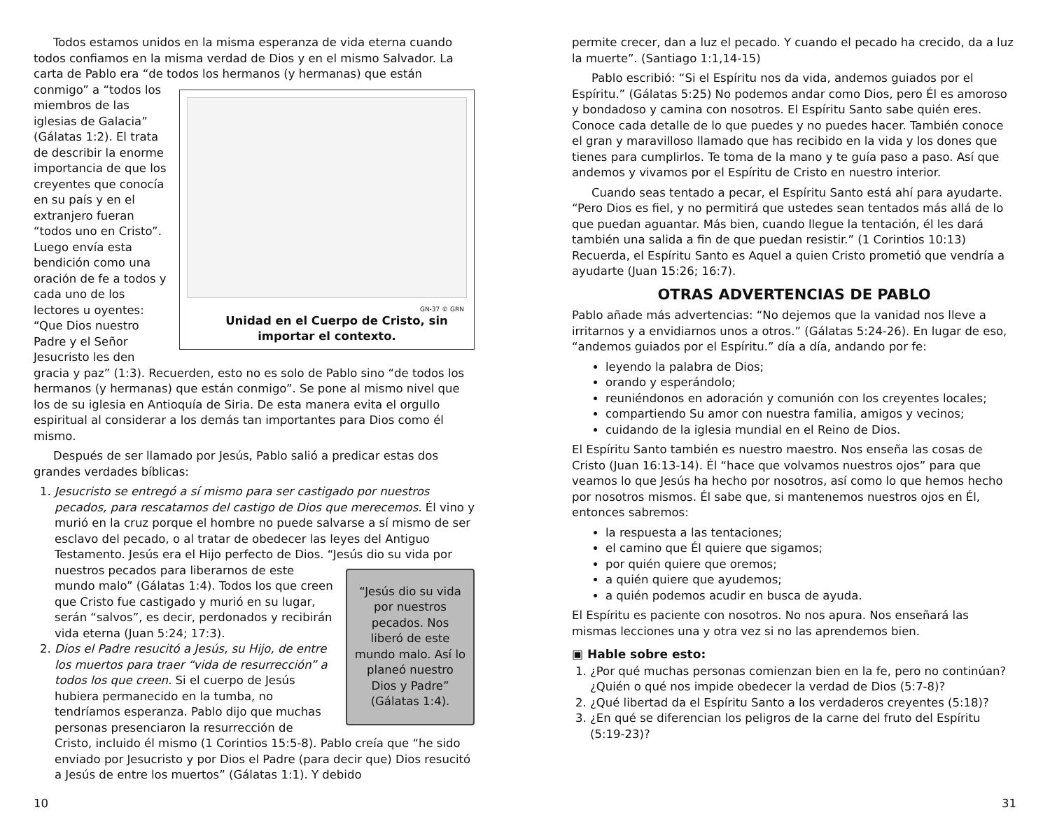Todos estamos unidos en la misma esperanza de vida eterna cuando todos confiamos en la misma verdad de Dios y en el mismo Salvador. La carta de Pablo era “de todos los hermanos (y hermanas) que están GN-37 © GRN
Unidad en el Cuerpo de Cristo, sin importar el contexto. conmigo” a “todos los miembros de las iglesias de Galacia” (Gálatas 1:2). El trata de describir la enorme importancia de que los creyentes que conocía en su país y en el extranjero fueran “todos uno en Cristo”. Luego envía esta bendición como una oración de fe a todos y cada uno de los lectores u oyentes: “Que Dios nuestro Padre y el Señor Jesucristo les den gracia y paz” (1:3). Recuerden, esto no es solo de Pablo sino “de todos los hermanos (y hermanas) que están conmigo”. Se pone al mismo nivel que los de su iglesia en Antioquía de Siria. De esta manera evita el orgullo espiritual al considerar a los demás tan importantes para Dios como él mismo.
Después de ser llamado por Jesús, Pablo salió a predicar estas dos grandes verdades bíblicas:
1. Jesucristo se entregó a sí mismo para ser castigado por nuestros pecados, para rescatarnos del castigo de Dios que merecemos. Él vino y murió en la cruz porque el hombre no puede salvarse a sí mismo de ser esclavo del pecado, o al tratar de obedecer las leyes del Antiguo Testamento. Jesús era el Hijo perfecto de Dios. “Jesús dio su vida por “Jesús dio su vida por nuestros pecados. Nos liberó de este mundo malo. Así lo planeó nuestro Dios y Padre” (Gálatas 1:4). nuestros pecados para liberarnos de este mundo malo” (Gálatas 1:4). Todos los que creen que Cristo fue castigado y murió en su lugar, serán “salvos”, es decir, perdonados y recibirán vida eterna (Juan 5:24; 17:3).
2. Dios el Padre resucitó a Jesús, su Hijo, de entre los muertos para traer “vida de resurrección” a todos los que creen. Si el cuerpo de Jesús hubiera permanecido en la tumba, no tendríamos esperanza. Pablo dijo que muchas personas presenciaron la resurrección de Cristo, incluido él mismo (1 Corintios 15:5-8). Pablo creía que “he sido enviado por Jesucristo y por Dios el Padre (para decir que) Dios resucitó a Jesús de entre los muertos” (Gálatas 1:1). Y debido
permite crecer, dan a luz el pecado. Y cuando el pecado ha crecido, da a luz la muerte”. (Santiago 1:1,14-15)
Pablo escribió: “Si el Espíritu nos da vida, andemos guiados por el Espíritu.” (Gálatas 5:25) No podemos andar como Dios, pero Él es amoroso y bondadoso y camina con nosotros. El Espíritu Santo sabe quién eres. Conoce cada detalle de lo que puedes y no puedes hacer. También conoce el gran y maravilloso llamado que has recibido en la vida y los dones que tienes para cumplirlos. Te toma de la mano y te guía paso a paso. Así que andemos y vivamos por el Espíritu de Cristo en nuestro interior.
Cuando seas tentado a pecar, el Espíritu Santo está ahí para ayudarte. “Pero Dios es fiel, y no permitirá que ustedes sean tentados más allá de lo que puedan aguantar. Más bien, cuando llegue la tentación, él les dará también una salida a fin de que puedan resistir.” (1 Corintios 10:13) Recuerda, el Espíritu Santo es Aquel a quien Cristo prometió que vendría a ayudarte (Juan 15:26; 16:7).
OTRAS ADVERTENCIAS DE PABLO
Pablo añade más advertencias: “No dejemos que la vanidad nos lleve a irritarnos y a envidiarnos unos a otros.” (Gálatas 5:24-26). En lugar de eso, “andemos guiados por el Espíritu.” día a día, andando por fe:
leyendo la palabra de Dios;
orando y esperándolo;
reuniéndonos en adoración y comunión con los creyentes locales;
compartiendo Su amor con nuestra familia, amigos y vecinos;
cuidando de la iglesia mundial en el Reino de Dios.
El Espíritu Santo también es nuestro maestro. Nos enseña las cosas de Cristo (Juan 16:13-14). Él “hace que volvamos nuestros ojos” para que veamos lo que Jesús ha hecho por nosotros, así como lo que hemos hecho por nosotros mismos. Él sabe que, si mantenemos nuestros ojos en Él, entonces sabremos:
la respuesta a las tentaciones;
el camino que Él quiere que sigamos;
por quién quiere que oremos;
a quién quiere que ayudemos;
a quién podemos acudir en busca de ayuda.
El Espíritu es paciente con nosotros. No nos apura. Nos enseñará las mismas lecciones una y otra vez si no las aprendemos bien.
▣ Hable sobre esto:
1. ¿Por qué muchas personas comienzan bien en la fe, pero no continúan? ¿Quién o qué nos impide obedecer la verdad de Dios (5:7-8)?
2. ¿Qué libertad da el Espíritu Santo a los verdaderos creyentes (5:18)?
3. ¿En qué se diferencian los peligros de la carne del fruto del Espíritu (5:19-23)?
10 31